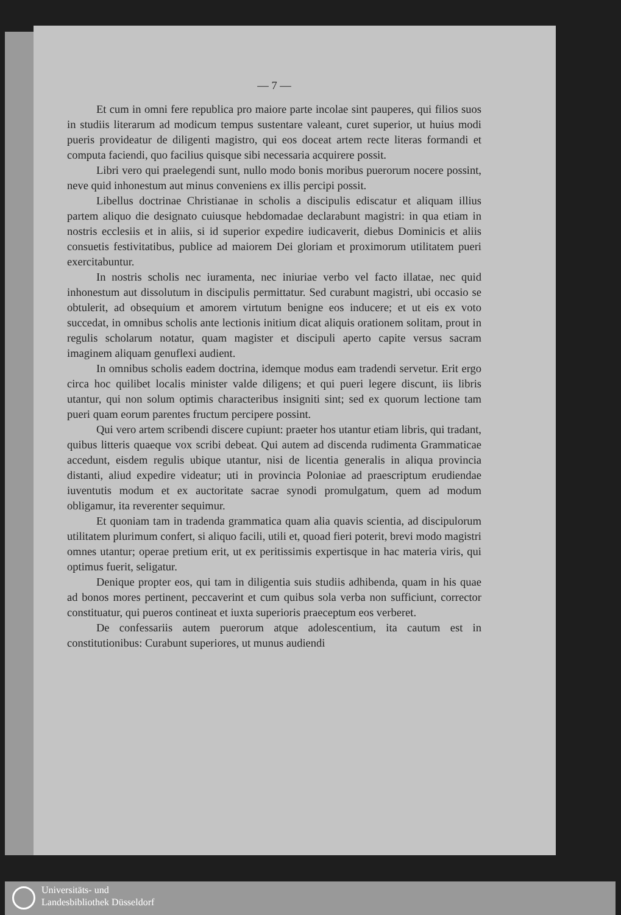— 7 —
Et cum in omni fere republica pro maiore parte incolae sint pauperes, qui filios suos in studiis literarum ad modicum tempus sustentare valeant, curet superior, ut huius modi pueris provideatur de diligenti magistro, qui eos doceat artem recte literas formandi et computa faciendi, quo facilius quisque sibi necessaria acquirere possit.
Libri vero qui praelegendi sunt, nullo modo bonis moribus puerorum nocere possint, neve quid inhonestum aut minus conveniens ex illis percipi possit.
Libellus doctrinae Christianae in scholis a discipulis ediscatur et aliquam illius partem aliquo die designato cuiusque hebdomadae declarabunt magistri: in qua etiam in nostris ecclesiis et in aliis, si id superior expedire iudicaverit, diebus Dominicis et aliis consuetis festivitatibus, publice ad maiorem Dei gloriam et proximorum utilitatem pueri exercitabuntur.
In nostris scholis nec iuramenta, nec iniuriae verbo vel facto illatae, nec quid inhonestum aut dissolutum in discipulis permittatur. Sed curabunt magistri, ubi occasio se obtulerit, ad obsequium et amorem virtutum benigne eos inducere; et ut eis ex voto succedat, in omnibus scholis ante lectionis initium dicat aliquis orationem solitam, prout in regulis scholarum notatur, quam magister et discipuli aperto capite versus sacram imaginem aliquam genuflexi audient.
In omnibus scholis eadem doctrina, idemque modus eam tradendi servetur. Erit ergo circa hoc quilibet localis minister valde diligens; et qui pueri legere discunt, iis libris utantur, qui non solum optimis characteribus insigniti sint; sed ex quorum lectione tam pueri quam eorum parentes fructum percipere possint.
Qui vero artem scribendi discere cupiunt: praeter hos utantur etiam libris, qui tradant, quibus litteris quaeque vox scribi debeat. Qui autem ad discenda rudimenta Grammaticae accedunt, eisdem regulis ubique utantur, nisi de licentia generalis in aliqua provincia distanti, aliud expedire videatur; uti in provincia Poloniae ad praescriptum erudiendae iuventutis modum et ex auctoritate sacrae synodi promulgatum, quem ad modum obligamur, ita reverenter sequimur.
Et quoniam tam in tradenda grammatica quam alia quavis scientia, ad discipulorum utilitatem plurimum confert, si aliquo facili, utili et, quoad fieri poterit, brevi modo magistri omnes utantur; operae pretium erit, ut ex peritissimis expertisque in hac materia viris, qui optimus fuerit, seligatur.
Denique propter eos, qui tam in diligentia suis studiis adhibenda, quam in his quae ad bonos mores pertinent, peccaverint et cum quibus sola verba non sufficiunt, corrector constituatur, qui pueros contineat et iuxta superioris praeceptum eos verberet.
De confessariis autem puerorum atque adolescentium, ita cautum est in constitutionibus: Curabunt superiores, ut munus audiendi
Universitäts- und
Landesbibliothek Düsseldorf